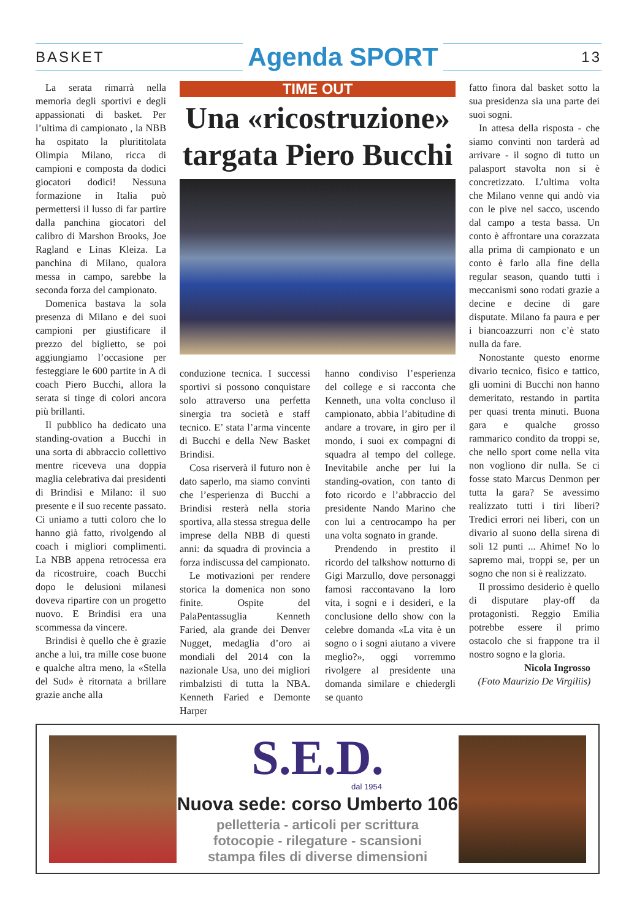BASKET Agenda SPORT 13
La serata rimarrà nella memoria degli sportivi e degli appassionati di basket. Per l’ultima di campionato , la NBB ha ospitato la plurititolata Olimpia Milano, ricca di campioni e composta da dodici giocatori dodici! Nessuna formazione in Italia può permettersi il lusso di far partire dalla panchina giocatori del calibro di Marshon Brooks, Joe Ragland e Linas Kleiza. La panchina di Milano, qualora messa in campo, sarebbe la seconda forza del campionato.
Domenica bastava la sola presenza di Milano e dei suoi campioni per giustificare il prezzo del biglietto, se poi aggiungiamo l’occasione per festeggiare le 600 partite in A di coach Piero Bucchi, allora la serata si tinge di colori ancora più brillanti.
Il pubblico ha dedicato una standing-ovation a Bucchi in una sorta di abbraccio collettivo mentre riceveva una doppia maglia celebrativa dai presidenti di Brindisi e Milano: il suo presente e il suo recente passato. Ci uniamo a tutti coloro che lo hanno già fatto, rivolgendo al coach i migliori complimenti. La NBB appena retrocessa era da ricostruire, coach Bucchi dopo le delusioni milanesi doveva ripartire con un progetto nuovo. E Brindisi era una scommessa da vincere.
Brindisi è quello che è grazie anche a lui, tra mille cose buone e qualche altra meno, la «Stella del Sud» è ritornata a brillare grazie anche alla
TIME OUT
Una «ricostruzione» targata Piero Bucchi
conduzione tecnica. I successi sportivi si possono conquistare solo attraverso una perfetta sinergia tra società e staff tecnico. E’ stata l’arma vincente di Bucchi e della New Basket Brindisi.
Cosa riserverà il futuro non è dato saperlo, ma siamo convinti che l’esperienza di Bucchi a Brindisi resterà nella storia sportiva, alla stessa stregua delle imprese della NBB di questi anni: da squadra di provincia a forza indiscussa del campionato.
Le motivazioni per rendere storica la domenica non sono finite. Ospite del PalaPentassuglia Kenneth Faried, ala grande dei Denver Nugget, medaglia d’oro ai mondiali del 2014 con la nazionale Usa, uno dei migliori rimbalzisti di tutta la NBA. Kenneth Faried e Demonte Harper
hanno condiviso l’esperienza del college e si racconta che Kenneth, una volta concluso il campionato, abbia l’abitudine di andare a trovare, in giro per il mondo, i suoi ex compagni di squadra al tempo del college. Inevitabile anche per lui la standing-ovation, con tanto di foto ricordo e l’abbraccio del presidente Nando Marino che con lui a centrocampo ha per una volta sognato in grande.
Prendendo in prestito il ricordo del talkshow notturno di Gigi Marzullo, dove personaggi famosi raccontavano la loro vita, i sogni e i desideri, e la conclusione dello show con la celebre domanda «La vita è un sogno o i sogni aiutano a vivere meglio?», oggi vorremmo rivolgere al presidente una domanda similare e chiedergli se quanto
fatto finora dal basket sotto la sua presidenza sia una parte dei suoi sogni.
In attesa della risposta - che siamo convinti non tarderà ad arrivare - il sogno di tutto un palasport stavolta non si è concretizzato. L’ultima volta che Milano venne qui andò via con le pive nel sacco, uscendo dal campo a testa bassa. Un conto è affrontare una corazzata alla prima di campionato e un conto è farlo alla fine della regular season, quando tutti i meccanismi sono rodati grazie a decine e decine di gare disputate. Milano fa paura e per i biancoazzurri non c’è stato nulla da fare.
Nonostante questo enorme divario tecnico, fisico e tattico, gli uomini di Bucchi non hanno demeritato, restando in partita per quasi trenta minuti. Buona gara e qualche grosso rammarico condito da troppi se, che nello sport come nella vita non vogliono dir nulla. Se ci fosse stato Marcus Denmon per tutta la gara? Se avessimo realizzato tutti i tiri liberi? Tredici errori nei liberi, con un divario al suono della sirena di soli 12 punti ... Ahime! No lo sapremo mai, troppi se, per un sogno che non si è realizzato.
Il prossimo desiderio è quello di disputare play-off da protagonisti. Reggio Emilia potrebbe essere il primo ostacolo che si frappone tra il nostro sogno e la gloria.
Nicola Ingrosso
(Foto Maurizio De Virgiliis)
S.E.D.
dal 1954
Nuova sede: corso Umberto 106
pelletteria - articoli per scrittura
fotocopie - rilegature - scansioni
stampa files di diverse dimensioni